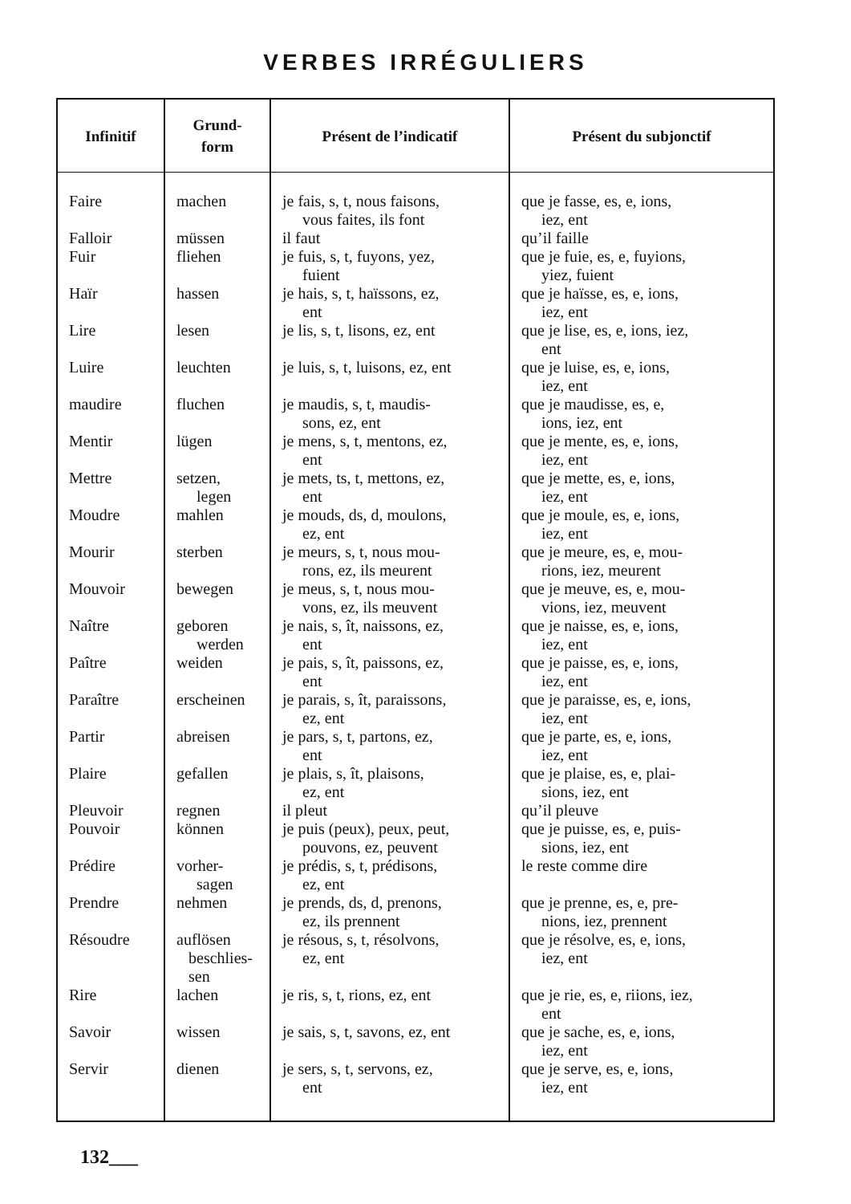VERBES IRRÉGULIERS
| Infinitif | Grund- form | Présent de l’indicatif | Présent du subjonctif |
| --- | --- | --- | --- |
| Faire | machen | je fais, s, t, nous faisons, vous faites, ils font | que je fasse, es, e, ions, iez, ent |
| Falloir | müssen | il faut | qu’il faille |
| Fuir | fliehen | je fuis, s, t, fuyons, yez, fuient | que je fuie, es, e, fuyions, yiez, fuient |
| Haïr | hassen | je hais, s, t, haïssons, ez, ent | que je haïsse, es, e, ions, iez, ent |
| Lire | lesen | je lis, s, t, lisons, ez, ent | que je lise, es, e, ions, iez, ent |
| Luire | leuchten | je luis, s, t, luisons, ez, ent | que je luise, es, e, ions, iez, ent |
| maudire | fluchen | je maudis, s, t, maudis- sons, ez, ent | que je maudisse, es, e, ions, iez, ent |
| Mentir | lügen | je mens, s, t, mentons, ez, ent | que je mente, es, e, ions, iez, ent |
| Mettre | setzen, legen | je mets, ts, t, mettons, ez, ent | que je mette, es, e, ions, iez, ent |
| Moudre | mahlen | je mouds, ds, d, moulons, ez, ent | que je moule, es, e, ions, iez, ent |
| Mourir | sterben | je meurs, s, t, nous mou- rons, ez, ils meurent | que je meure, es, e, mou- rions, iez, meurent |
| Mouvoir | bewegen | je meus, s, t, nous mou- vons, ez, ils meuvent | que je meuve, es, e, mou- vions, iez, meuvent |
| Naître | geboren werden | je nais, s, ît, naissons, ez, ent | que je naisse, es, e, ions, iez, ent |
| Paître | weiden | je pais, s, ît, paissons, ez, ent | que je paisse, es, e, ions, iez, ent |
| Paraître | erscheinen | je parais, s, ît, paraissons, ez, ent | que je paraisse, es, e, ions, iez, ent |
| Partir | abreisen | je pars, s, t, partons, ez, ent | que je parte, es, e, ions, iez, ent |
| Plaire | gefallen | je plais, s, ît, plaisons, ez, ent | que je plaise, es, e, plai- sions, iez, ent |
| Pleuvoir | regnen | il pleut | qu’il pleuve |
| Pouvoir | können | je puis (peux), peux, peut, pouvons, ez, peuvent | que je puisse, es, e, puis- sions, iez, ent |
| Prédire | vorher- sagen | je prédis, s, t, prédisons, ez, ent | le reste comme dire |
| Prendre | nehmen | je prends, ds, d, prenons, ez, ils prennent | que je prenne, es, e, pre- nions, iez, prennent |
| Résoudre | auflösen beschlies- sen | je résous, s, t, résolvons, ez, ent | que je résolve, es, e, ions, iez, ent |
| Rire | lachen | je ris, s, t, rions, ez, ent | que je rie, es, e, riions, iez, ent |
| Savoir | wissen | je sais, s, t, savons, ez, ent | que je sache, es, e, ions, iez, ent |
| Servir | dienen | je sers, s, t, servons, ez, ent | que je serve, es, e, ions, iez, ent |
132___